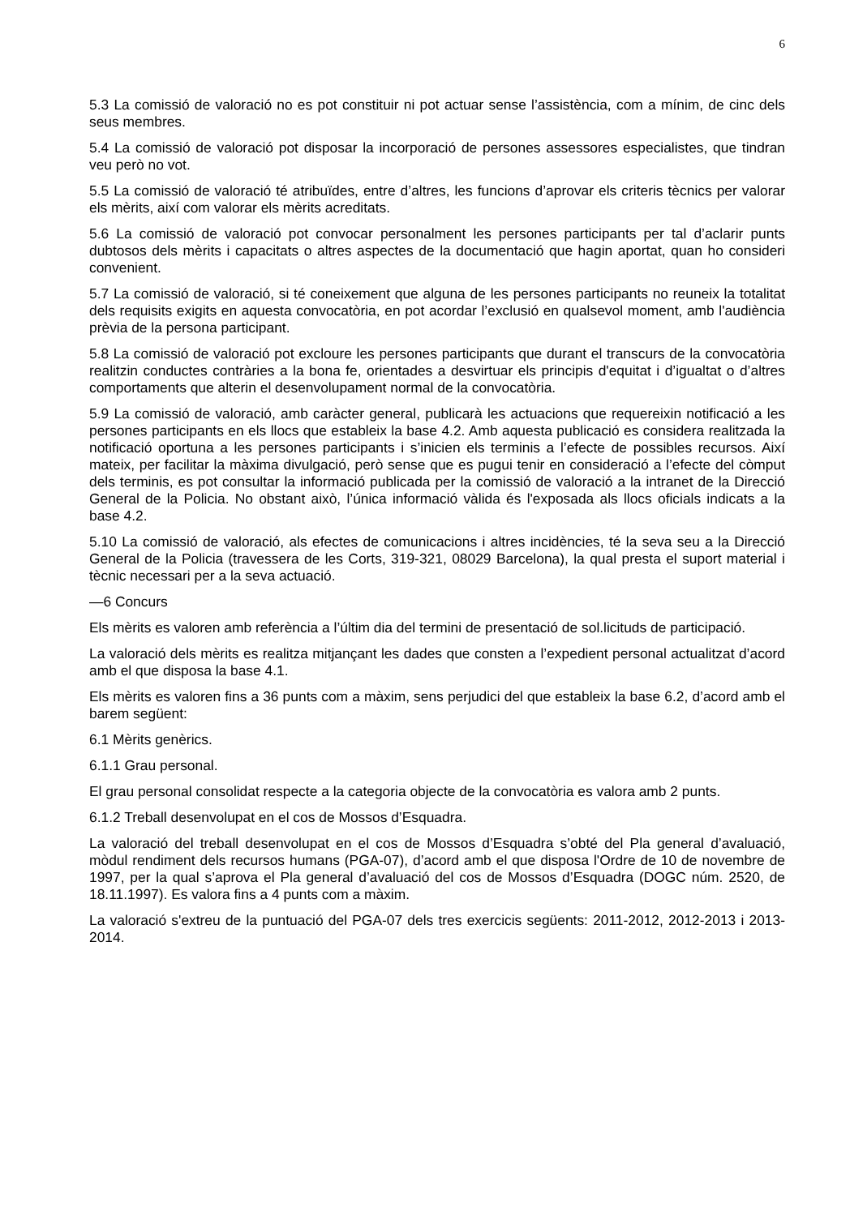6
5.3 La comissió de valoració no es pot constituir ni pot actuar sense l’assistència, com a mínim, de cinc dels seus membres.
5.4 La comissió de valoració pot disposar la incorporació de persones assessores especialistes, que tindran veu però no vot.
5.5 La comissió de valoració té atribuïdes, entre d’altres, les funcions d’aprovar els criteris tècnics per valorar els mèrits, així com valorar els mèrits acreditats.
5.6 La comissió de valoració pot convocar personalment les persones participants per tal d’aclarir punts dubtosos dels mèrits i capacitats o altres aspectes de la documentació que hagin aportat, quan ho consideri convenient.
5.7 La comissió de valoració, si té coneixement que alguna de les persones participants no reuneix la totalitat dels requisits exigits en aquesta convocatòria, en pot acordar l’exclusió en qualsevol moment, amb l'audiència prèvia de la persona participant.
5.8 La comissió de valoració pot excloure les persones participants que durant el transcurs de la convocatòria realitzin conductes contràries a la bona fe, orientades a desvirtuar els principis d'equitat i d’igualtat o d’altres comportaments que alterin el desenvolupament normal de la convocatòria.
5.9 La comissió de valoració, amb caràcter general, publicarà les actuacions que requereixin notificació a les persones participants en els llocs que estableix la base 4.2. Amb aquesta publicació es considera realitzada la notificació oportuna a les persones participants i s’inicien els terminis a l’efecte de possibles recursos. Així mateix, per facilitar la màxima divulgació, però sense que es pugui tenir en consideració a l’efecte del còmput dels terminis, es pot consultar la informació publicada per la comissió de valoració a la intranet de la Direcció General de la Policia. No obstant això, l’única informació vàlida és l'exposada als llocs oficials indicats a la base 4.2.
5.10 La comissió de valoració, als efectes de comunicacions i altres incidències, té la seva seu a la Direcció General de la Policia (travessera de les Corts, 319-321, 08029 Barcelona), la qual presta el suport material i tècnic necessari per a la seva actuació.
—6 Concurs
Els mèrits es valoren amb referència a l’últim dia del termini de presentació de sol.licituds de participació.
La valoració dels mèrits es realitza mitjançant les dades que consten a l’expedient personal actualitzat d’acord amb el que disposa la base 4.1.
Els mèrits es valoren fins a 36 punts com a màxim, sens perjudici del que estableix la base 6.2, d’acord amb el barem següent:
6.1 Mèrits genèrics.
6.1.1 Grau personal.
El grau personal consolidat respecte a la categoria objecte de la convocatòria es valora amb 2 punts.
6.1.2 Treball desenvolupat en el cos de Mossos d’Esquadra.
La valoració del treball desenvolupat en el cos de Mossos d’Esquadra s’obté del Pla general d’avaluació, mòdul rendiment dels recursos humans (PGA-07), d’acord amb el que disposa l'Ordre de 10 de novembre de 1997, per la qual s’aprova el Pla general d’avaluació del cos de Mossos d’Esquadra (DOGC núm. 2520, de 18.11.1997). Es valora fins a 4 punts com a màxim.
La valoració s'extreu de la puntuació del PGA-07 dels tres exercicis següents: 2011-2012, 2012-2013 i 2013-2014.